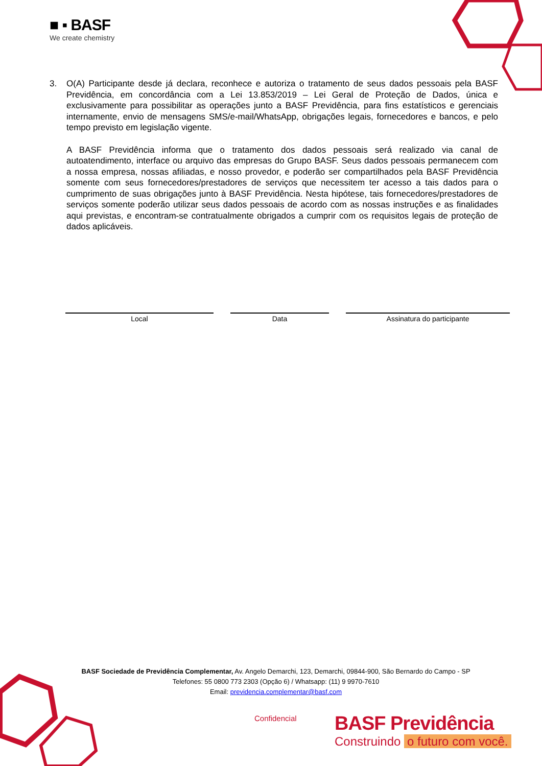■ ▪ BASF
We create chemistry
3. O(A) Participante desde já declara, reconhece e autoriza o tratamento de seus dados pessoais pela BASF Previdência, em concordância com a Lei 13.853/2019 – Lei Geral de Proteção de Dados, única e exclusivamente para possibilitar as operações junto a BASF Previdência, para fins estatísticos e gerenciais internamente, envio de mensagens SMS/e-mail/WhatsApp, obrigações legais, fornecedores e bancos, e pelo tempo previsto em legislação vigente.
A BASF Previdência informa que o tratamento dos dados pessoais será realizado via canal de autoatendimento, interface ou arquivo das empresas do Grupo BASF. Seus dados pessoais permanecem com a nossa empresa, nossas afiliadas, e nosso provedor, e poderão ser compartilhados pela BASF Previdência somente com seus fornecedores/prestadores de serviços que necessitem ter acesso a tais dados para o cumprimento de suas obrigações junto à BASF Previdência. Nesta hipótese, tais fornecedores/prestadores de serviços somente poderão utilizar seus dados pessoais de acordo com as nossas instruções e as finalidades aqui previstas, e encontram-se contratualmente obrigados a cumprir com os requisitos legais de proteção de dados aplicáveis.
Local Data Assinatura do participante
BASF Sociedade de Previdência Complementar, Av. Angelo Demarchi, 123, Demarchi, 09844-900, São Bernardo do Campo - SP
Telefones: 55 0800 773 2303 (Opção 6) / Whatsapp: (11) 9 9970-7610
Email: previdencia.complementar@basf.com
Confidencial
BASF Previdência
Construindo o futuro com você.